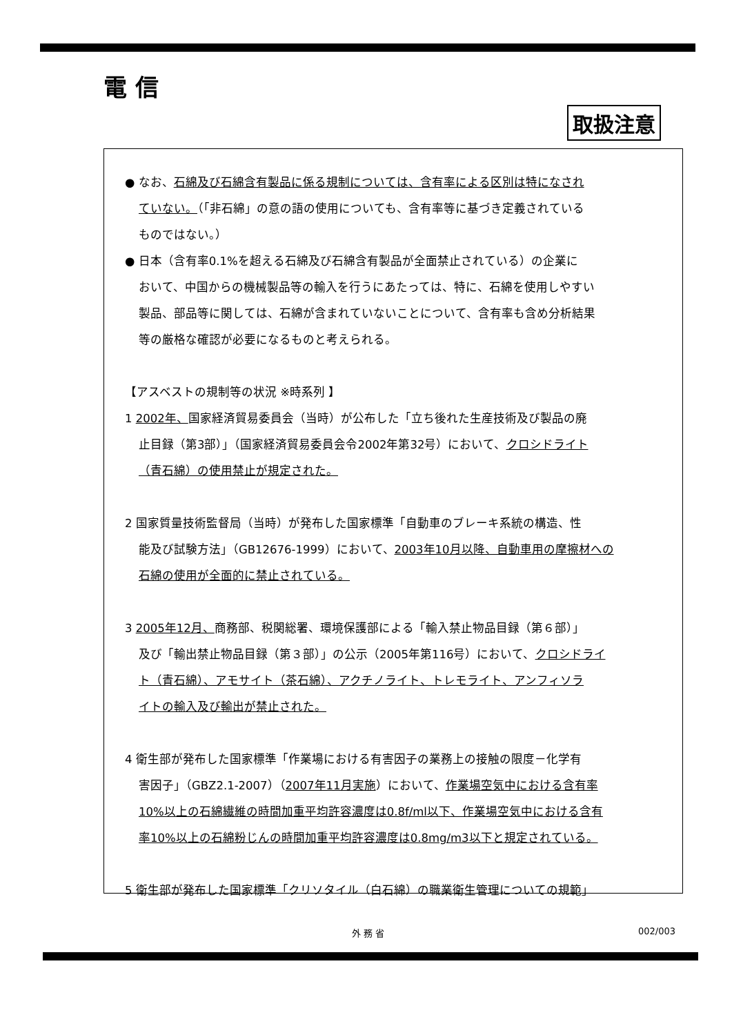電 信
取扱注意
● なお、石綿及び石綿含有製品に係る規制については、含有率による区別は特になされ
ていない。（「非石綿」の意の語の使用についても、含有率等に基づき定義されている
ものではない。）
● 日本（含有率0.1%を超える石綿及び石綿含有製品が全面禁止されている）の企業に
おいて、中国からの機械製品等の輸入を行うにあたっては、特に、石綿を使用しやすい
製品、部品等に関しては、石綿が含まれていないことについて、含有率も含め分析結果
等の厳格な確認が必要になるものと考えられる。
【アスベストの規制等の状況 ※時系列 】
1 2002年、国家経済貿易委員会（当時）が公布した「立ち後れた生産技術及び製品の廃
止目録（第3部）」（国家経済貿易委員会令2002年第32号）において、クロシドライト
（青石綿）の使用禁止が規定された。
2 国家質量技術監督局（当時）が発布した国家標準「自動車のブレーキ系統の構造、性
能及び試験方法」（GB12676-1999）において、2003年10月以降、自動車用の摩擦材への
石綿の使用が全面的に禁止されている。
3 2005年12月、商務部、税関総署、環境保護部による「輸入禁止物品目録（第６部）」
及び「輸出禁止物品目録（第３部）」の公示（2005年第116号）において、クロシドライ
ト（青石綿）、アモサイト（茶石綿）、アクチノライト、トレモライト、アンフィソラ
イトの輸入及び輸出が禁止された。
4 衛生部が発布した国家標準「作業場における有害因子の業務上の接触の限度－化学有
害因子」（GBZ2.1-2007）（2007年11月実施）において、作業場空気中における含有率
10%以上の石綿繊維の時間加重平均許容濃度は0.8f/ml以下、作業場空気中における含有
率10%以上の石綿粉じんの時間加重平均許容濃度は0.8mg/m3以下と規定されている。
5 衛生部が発布した国家標準「クリソタイル（白石綿）の職業衛生管理についての規範」
外 務 省 002/003